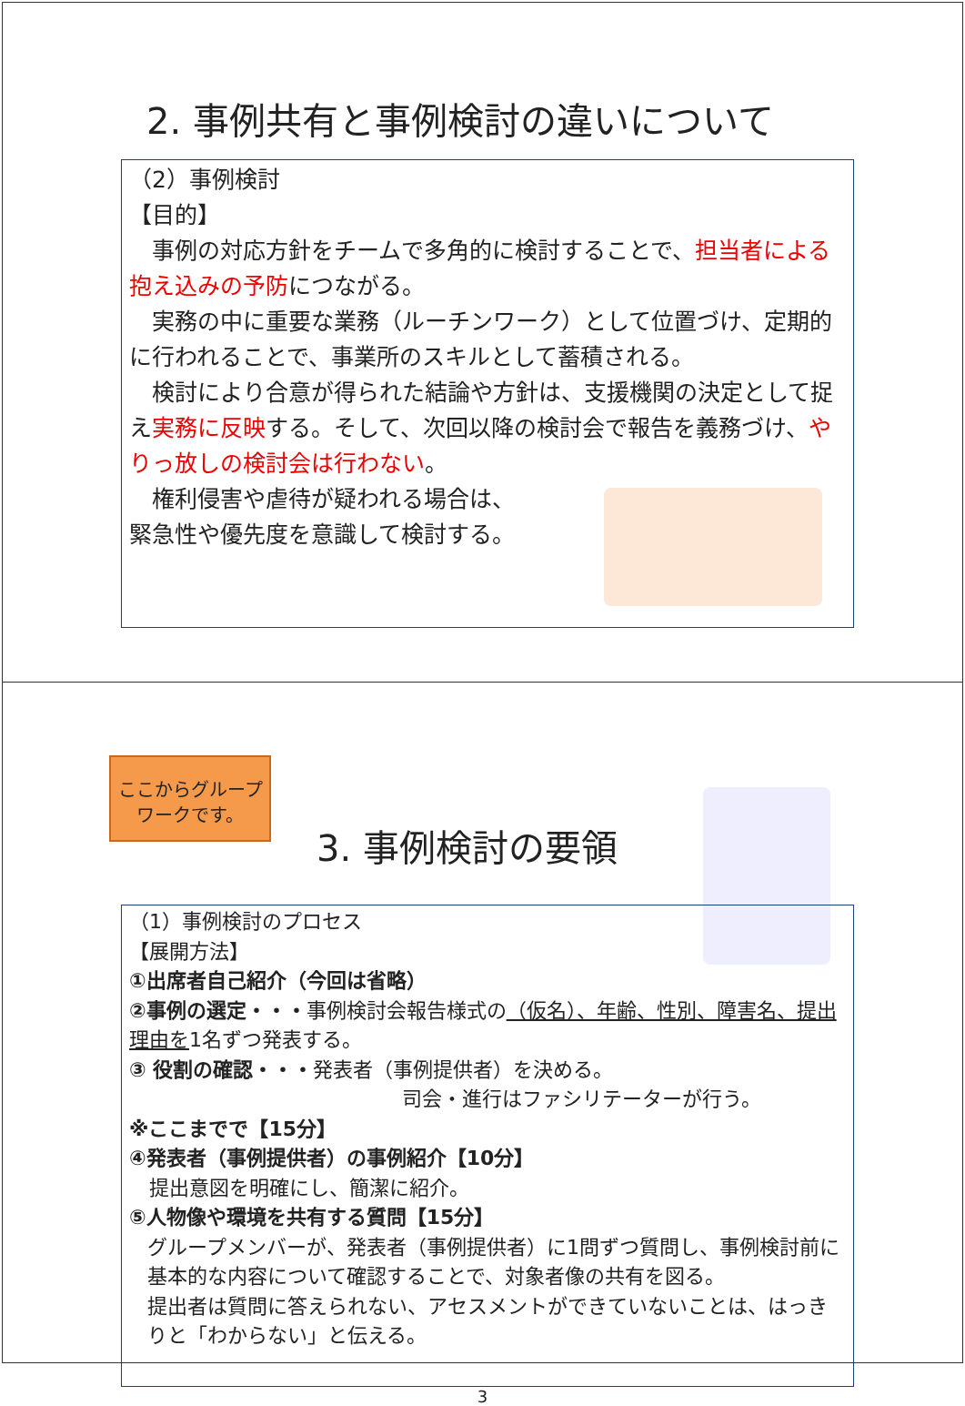2. 事例共有と事例検討の違いについて
（2）事例検討
【目的】
　事例の対応方針をチームで多角的に検討することで、担当者による抱え込みの予防につながる。
　実務の中に重要な業務（ルーチンワーク）として位置づけ、定期的に行われることで、事業所のスキルとして蓄積される。
　検討により合意が得られた結論や方針は、支援機関の決定として捉え実務に反映する。そして、次回以降の検討会で報告を義務づけ、やりっ放しの検討会は行わない。
　権利侵害や虐待が疑われる場合は、
緊急性や優先度を意識して検討する。
ここからグループワークです。
3. 事例検討の要領
（1）事例検討のプロセス
【展開方法】
①出席者自己紹介（今回は省略）
②事例の選定・・・事例検討会報告様式の（仮名）、年齢、性別、障害名、提出理由を1名ずつ発表する。
③ 役割の確認・・・発表者（事例提供者）を決める。
司会・進行はファシリテーターが行う。
※ここまでで【15分】
④発表者（事例提供者）の事例紹介【10分】
　提出意図を明確にし、簡潔に紹介。
⑤人物像や環境を共有する質問【15分】
グループメンバーが、発表者（事例提供者）に1問ずつ質問し、事例検討前に基本的な内容について確認することで、対象者像の共有を図る。
提出者は質問に答えられない、アセスメントができていないことは、はっきりと「わからない」と伝える。
3